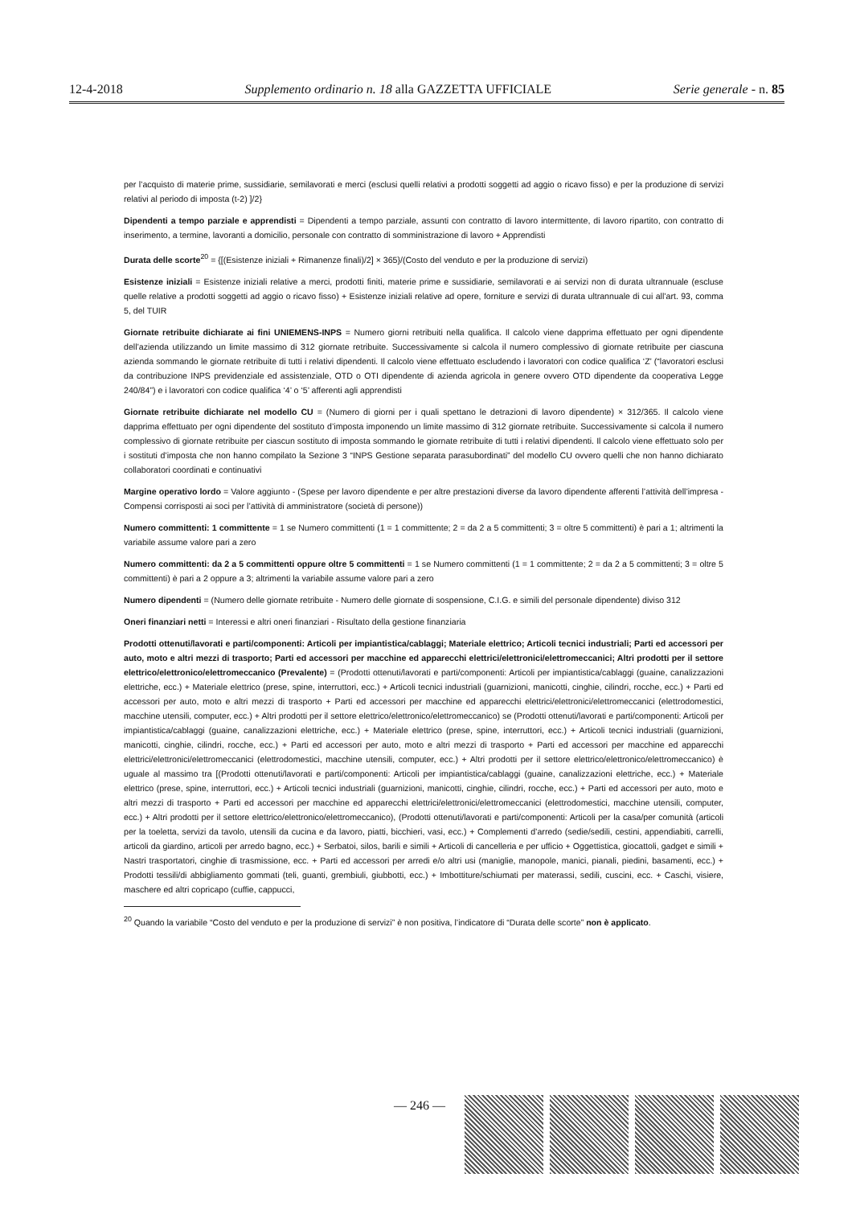12-4-2018 Supplemento ordinario n. 18 alla GAZZETTA UFFICIALE Serie generale - n. 85
per l’acquisto di materie prime, sussidiarie, semilavorati e merci (esclusi quelli relativi a prodotti soggetti ad aggio o ricavo fisso) e per la produzione di servizi relativi al periodo di imposta (t-2) ]/2}
Dipendenti a tempo parziale e apprendisti = Dipendenti a tempo parziale, assunti con contratto di lavoro intermittente, di lavoro ripartito, con contratto di inserimento, a termine, lavoranti a domicilio, personale con contratto di somministrazione di lavoro + Apprendisti
Durata delle scorte<sup>20</sup> = {[(Esistenze iniziali + Rimanenze finali)/2] × 365}/(Costo del venduto e per la produzione di servizi)
Esistenze iniziali = Esistenze iniziali relative a merci, prodotti finiti, materie prime e sussidiarie, semilavorati e ai servizi non di durata ultrannuale (escluse quelle relative a prodotti soggetti ad aggio o ricavo fisso) + Esistenze iniziali relative ad opere, forniture e servizi di durata ultrannuale di cui all’art. 93, comma 5, del TUIR
Giornate retribuite dichiarate ai fini UNIEMENS-INPS = Numero giorni retribuiti nella qualifica. Il calcolo viene dapprima effettuato per ogni dipendente dell’azienda utilizzando un limite massimo di 312 giornate retribuite. Successivamente si calcola il numero complessivo di giornate retribuite per ciascuna azienda sommando le giornate retribuite di tutti i relativi dipendenti. Il calcolo viene effettuato escludendo i lavoratori con codice qualifica ‘Z’ (“lavoratori esclusi da contribuzione INPS previdenziale ed assistenziale, OTD o OTI dipendente di azienda agricola in genere ovvero OTD dipendente da cooperativa Legge 240/84”) e i lavoratori con codice qualifica ‘4’ o ‘5’ afferenti agli apprendisti
Giornate retribuite dichiarate nel modello CU = (Numero di giorni per i quali spettano le detrazioni di lavoro dipendente) × 312/365. Il calcolo viene dapprima effettuato per ogni dipendente del sostituto d’imposta imponendo un limite massimo di 312 giornate retribuite. Successivamente si calcola il numero complessivo di giornate retribuite per ciascun sostituto di imposta sommando le giornate retribuite di tutti i relativi dipendenti. Il calcolo viene effettuato solo per i sostituti d’imposta che non hanno compilato la Sezione 3 “INPS Gestione separata parasubordinati” del modello CU ovvero quelli che non hanno dichiarato collaboratori coordinati e continuativi
Margine operativo lordo = Valore aggiunto - (Spese per lavoro dipendente e per altre prestazioni diverse da lavoro dipendente afferenti l’attività dell’impresa - Compensi corrisposti ai soci per l’attività di amministratore (società di persone))
Numero committenti: 1 committente = 1 se Numero committenti (1 = 1 committente; 2 = da 2 a 5 committenti; 3 = oltre 5 committenti) è pari a 1; altrimenti la variabile assume valore pari a zero
Numero committenti: da 2 a 5 committenti oppure oltre 5 committenti = 1 se Numero committenti (1 = 1 committente; 2 = da 2 a 5 committenti; 3 = oltre 5 committenti) è pari a 2 oppure a 3; altrimenti la variabile assume valore pari a zero
Numero dipendenti = (Numero delle giornate retribuite - Numero delle giornate di sospensione, C.I.G. e simili del personale dipendente) diviso 312
Oneri finanziari netti = Interessi e altri oneri finanziari - Risultato della gestione finanziaria
Prodotti ottenuti/lavorati e parti/componenti: Articoli per impiantistica/cablaggi; Materiale elettrico; Articoli tecnici industriali; Parti ed accessori per auto, moto e altri mezzi di trasporto; Parti ed accessori per macchine ed apparecchi elettrici/elettronici/elettromeccanici; Altri prodotti per il settore elettrico/elettronico/elettromeccanico (Prevalente) = (Prodotti ottenuti/lavorati e parti/componenti: Articoli per impiantistica/cablaggi (guaine, canalizzazioni elettriche, ecc.) + Materiale elettrico (prese, spine, interruttori, ecc.) + Articoli tecnici industriali (guarnizioni, manicotti, cinghie, cilindri, rocche, ecc.) + Parti ed accessori per auto, moto e altri mezzi di trasporto + Parti ed accessori per macchine ed apparecchi elettrici/elettronici/elettromeccanici (elettrodomestici, macchine utensili, computer, ecc.) + Altri prodotti per il settore elettrico/elettronico/elettromeccanico) se (Prodotti ottenuti/lavorati e parti/componenti: Articoli per impiantistica/cablaggi (guaine, canalizzazioni elettriche, ecc.) + Materiale elettrico (prese, spine, interruttori, ecc.) + Articoli tecnici industriali (guarnizioni, manicotti, cinghie, cilindri, rocche, ecc.) + Parti ed accessori per auto, moto e altri mezzi di trasporto + Parti ed accessori per macchine ed apparecchi elettrici/elettronici/elettromeccanici (elettrodomestici, macchine utensili, computer, ecc.) + Altri prodotti per il settore elettrico/elettronico/elettromeccanico) è uguale al massimo tra [(Prodotti ottenuti/lavorati e parti/componenti: Articoli per impiantistica/cablaggi (guaine, canalizzazioni elettriche, ecc.) + Materiale elettrico (prese, spine, interruttori, ecc.) + Articoli tecnici industriali (guarnizioni, manicotti, cinghie, cilindri, rocche, ecc.) + Parti ed accessori per auto, moto e altri mezzi di trasporto + Parti ed accessori per macchine ed apparecchi elettrici/elettronici/elettromeccanici (elettrodomestici, macchine utensili, computer, ecc.) + Altri prodotti per il settore elettrico/elettronico/elettromeccanico), (Prodotti ottenuti/lavorati e parti/componenti: Articoli per la casa/per comunità (articoli per la toeletta, servizi da tavolo, utensili da cucina e da lavoro, piatti, bicchieri, vasi, ecc.) + Complementi d’arredo (sedie/sedili, cestini, appendiabiti, carrelli, articoli da giardino, articoli per arredo bagno, ecc.) + Serbatoi, silos, barili e simili + Articoli di cancelleria e per ufficio + Oggettistica, giocattoli, gadget e simili + Nastri trasportatori, cinghie di trasmissione, ecc. + Parti ed accessori per arredi e/o altri usi (maniglie, manopole, manici, pianali, piedini, basamenti, ecc.) + Prodotti tessili/di abbigliamento gommati (teli, guanti, grembiuli, giubbotti, ecc.) + Imbottiture/schiumati per materassi, sedili, cuscini, ecc. + Caschi, visiere, maschere ed altri copricapo (cuffie, cappucci,
<sup>20</sup> Quando la variabile “Costo del venduto e per la produzione di servizi” è non positiva, l’indicatore di “Durata delle scorte” non è applicato.
— 246 —